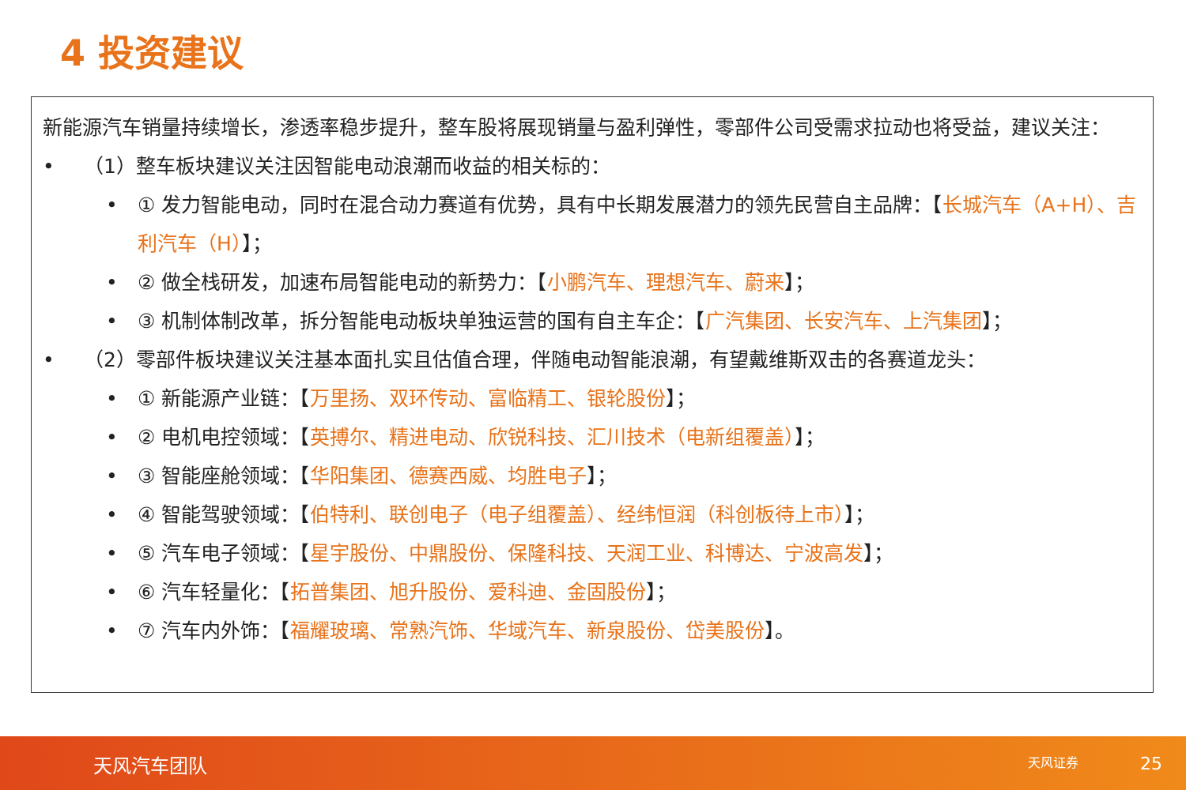4 投资建议
新能源汽车销量持续增长，渗透率稳步提升，整车股将展现销量与盈利弹性，零部件公司受需求拉动也将受益，建议关注：
• （1）整车板块建议关注因智能电动浪潮而收益的相关标的：
• ① 发力智能电动，同时在混合动力赛道有优势，具有中长期发展潜力的领先民营自主品牌：【长城汽车（A+H）、吉利汽车（H）】；
• ② 做全栈研发，加速布局智能电动的新势力：【小鹏汽车、理想汽车、蔚来】；
• ③ 机制体制改革，拆分智能电动板块单独运营的国有自主车企：【广汽集团、长安汽车、上汽集团】；
• （2）零部件板块建议关注基本面扎实且估值合理，伴随电动智能浪潮，有望戴维斯双击的各赛道龙头：
• ① 新能源产业链：【万里扬、双环传动、富临精工、银轮股份】；
• ② 电机电控领域：【英搏尔、精进电动、欣锐科技、汇川技术（电新组覆盖）】；
• ③ 智能座舱领域：【华阳集团、德赛西威、均胜电子】；
• ④ 智能驾驶领域：【伯特利、联创电子（电子组覆盖）、经纬恒润（科创板待上市）】；
• ⑤ 汽车电子领域：【星宇股份、中鼎股份、保隆科技、天润工业、科博达、宁波高发】；
• ⑥ 汽车轻量化：【拓普集团、旭升股份、爱科迪、金固股份】；
• ⑦ 汽车内外饰：【福耀玻璃、常熟汽饰、华域汽车、新泉股份、岱美股份】。
天风汽车团队 天风证券 25